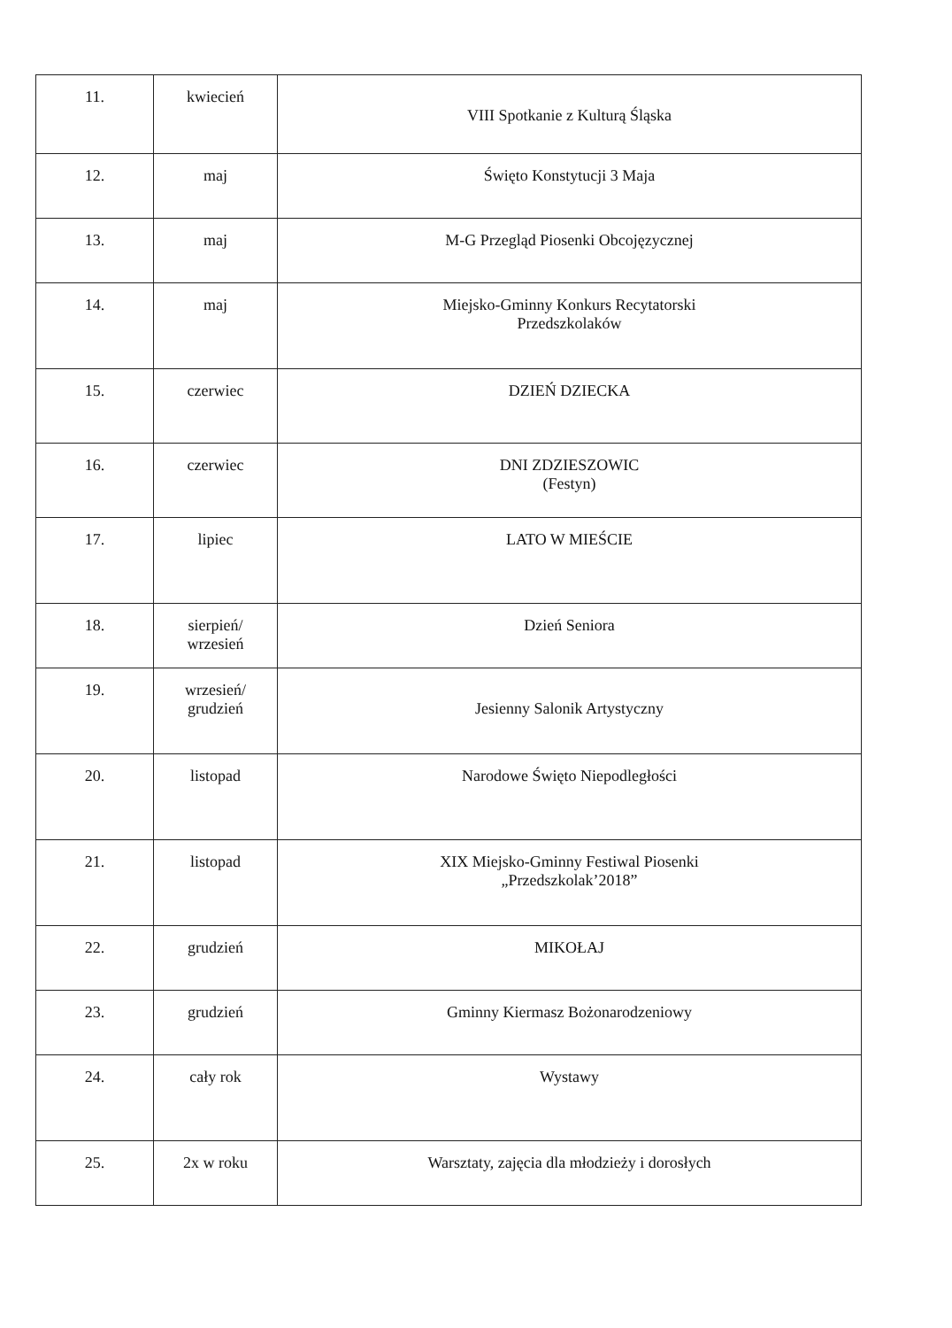| 11. | kwiecień | VIII Spotkanie z Kulturą Śląska |
| 12. | maj | Święto Konstytucji 3 Maja |
| 13. | maj | M-G Przegląd Piosenki Obcojęzycznej |
| 14. | maj | Miejsko-Gminny Konkurs Recytatorski Przedszkolaków |
| 15. | czerwiec | DZIEŃ DZIECKA |
| 16. | czerwiec | DNI ZDZIESZOWIC (Festyn) |
| 17. | lipiec | LATO W MIEŚCIE |
| 18. | sierpień/ wrzesień | Dzień Seniora |
| 19. | wrzesień/ grudzień | Jesienny Salonik Artystyczny |
| 20. | listopad | Narodowe Święto Niepodległości |
| 21. | listopad | XIX Miejsko-Gminny Festiwal Piosenki „Przedszkolak’2018” |
| 22. | grudzień | MIKOŁAJ |
| 23. | grudzień | Gminny Kiermasz Bożonarodzeniowy |
| 24. | cały rok | Wystawy |
| 25. | 2x w roku | Warsztaty, zajęcia dla młodzieży i dorosłych |